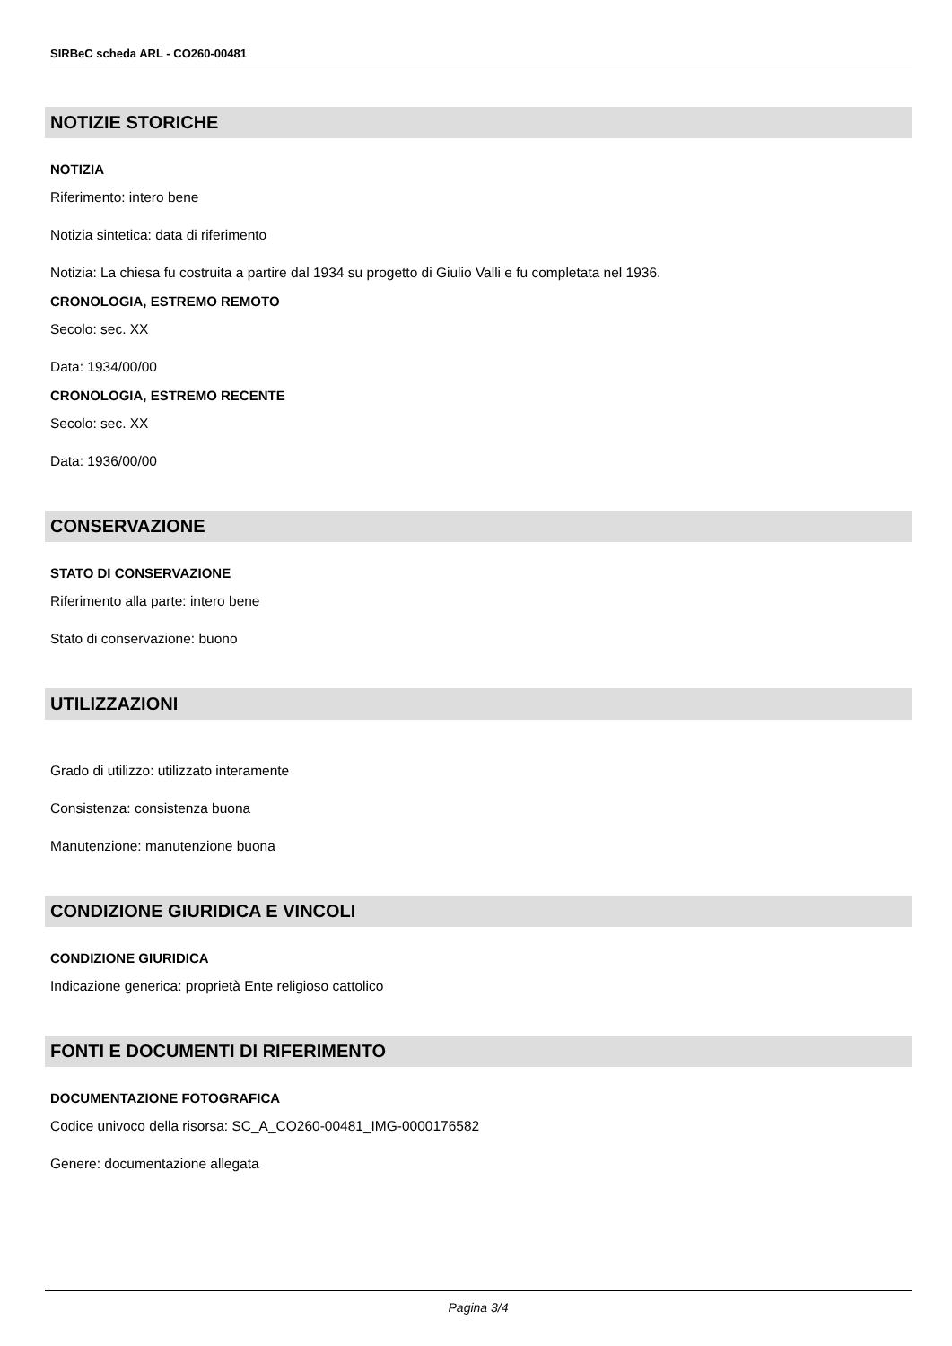SIRBeC scheda ARL - CO260-00481
NOTIZIE STORICHE
NOTIZIA
Riferimento: intero bene
Notizia sintetica: data di riferimento
Notizia: La chiesa fu costruita a partire dal 1934 su progetto di Giulio Valli e fu completata nel 1936.
CRONOLOGIA, ESTREMO REMOTO
Secolo: sec. XX
Data: 1934/00/00
CRONOLOGIA, ESTREMO RECENTE
Secolo: sec. XX
Data: 1936/00/00
CONSERVAZIONE
STATO DI CONSERVAZIONE
Riferimento alla parte: intero bene
Stato di conservazione: buono
UTILIZZAZIONI
Grado di utilizzo: utilizzato interamente
Consistenza: consistenza buona
Manutenzione: manutenzione buona
CONDIZIONE GIURIDICA E VINCOLI
CONDIZIONE GIURIDICA
Indicazione generica: proprietà Ente religioso cattolico
FONTI E DOCUMENTI DI RIFERIMENTO
DOCUMENTAZIONE FOTOGRAFICA
Codice univoco della risorsa: SC_A_CO260-00481_IMG-0000176582
Genere: documentazione allegata
Pagina 3/4